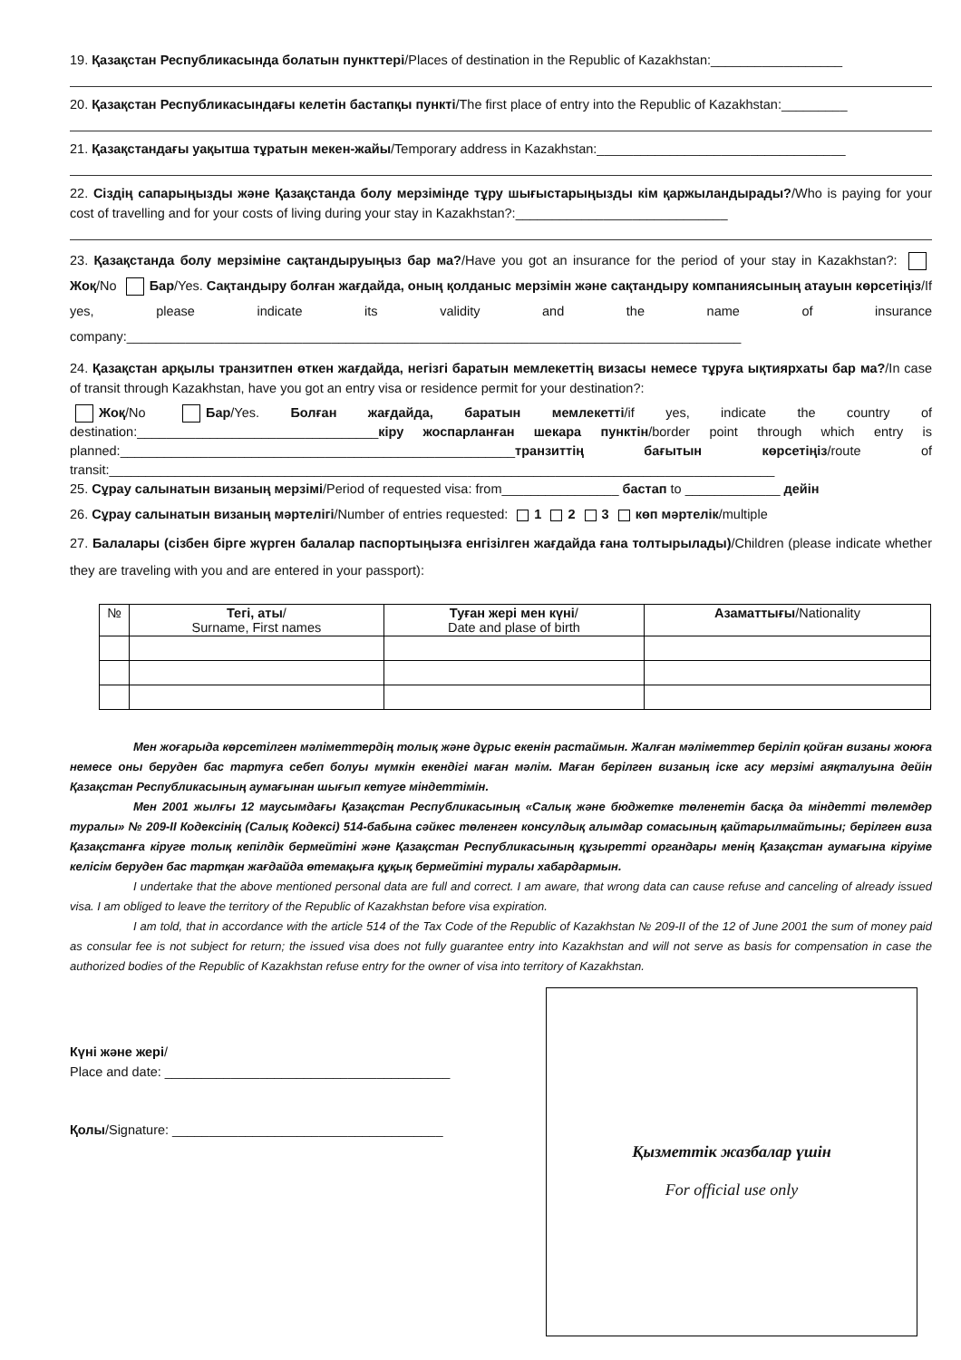19. Қазақстан Республикасында болатын пункттері/Places of destination in the Republic of Kazakhstan:__________________
20. Қазақстан Республикасындағы келетін бастапқы пункті/The first place of entry into the Republic of Kazakhstan:_________
21. Қазақстандағы уақытша тұратын мекен-жайы/Temporary address in Kazakhstan:__________________________________
22. Сіздің сапарыңызды және Қазақстанда болу мерзімінде тұру шығыстарыңызды кім қаржыландырады?/Who is paying for your cost of travelling and for your costs of living during your stay in Kazakhstan?:_____________________________
23. Қазақстанда болу мерзіміне сақтандыруыңыз бар ма?/Have you got an insurance for the period of your stay in Kazakhstan?: Жоқ/No Бар/Yes. Сақтандыру болған жағдайда, оның қолданыс мерзімін және сақтандыру компаниясының атауын көрсетіңіз/If yes, please indicate its validity and the name of insurance company:____________________________________________________________________________________
24. Қазақстан арқылы транзитпен өткен жағдайда, негізгі баратын мемлекеттің визасы немесе тұруға ықтиярхаты бар ма?/In case of transit through Kazakhstan, have you got an entry visa or residence permit for your destination?:
Жоқ/No Бар/Yes. Болған жағдайда, баратын мемлекетті/if yes, indicate the country of destination:_________________________________кіру жоспарланған шекара пунктін/border point through which entry is planned:______________________________________________________транзиттің бағытын көрсетіңіз/route of transit:___________________________________________________________________________________________
25. Сұрау салынатын визаның мерзімі/Period of requested visa: from________________ бастап to _____________ дейін
26. Сұрау салынатын визаның мәртелігі/Number of entries requested: 1 2 3 көп мәртелік/multiple
27. Балалары (сізбен бірге жүрген балалар паспортыңызға енгізілген жағдайда ғана толтырылады)/Children (please indicate whether they are traveling with you and are entered in your passport):
| № | Тегі, аты / Surname, First names | Туған жері мен күні / Date and plase of birth | Азаматтығы /Nationality |
| --- | --- | --- | --- |
Мен жоғарыда көрсетілген мәліметтердің толық және дұрыс екенін растаймын. Жалған мәліметтер беріліп қойған визаны жоюға немесе оны беруден бас тартуға себеп болуы мүмкін екендігі маған мәлім. Маған берілген визаның іске асу мерзімі аяқталуына дейін Қазақстан Республикасының аумағынан шығып кетуге міндеттімін.
Мен 2001 жылғы 12 маусымдағы Қазақстан Республикасының «Салық және бюджетке төленетін басқа да міндетті төлемдер туралы» № 209-II Кодексінің (Салық Кодексі) 514-бабына сәйкес төленген консулдық алымдар сомасының қайтарылмайтыны; берілген виза Қазақстанға кіруге толық кепілдік бермейтіні және Қазақстан Республикасының құзыретті органдары менің Қазақстан аумағына кіруіме келісім беруден бас тартқан жағдайда өтемақыға құқық бермейтіні туралы хабардармын.
I undertake that the above mentioned personal data are full and correct. I am aware, that wrong data can cause refuse and canceling of already issued visa. I am obliged to leave the territory of the Republic of Kazakhstan before visa expiration.
I am told, that in accordance with the article 514 of the Tax Code of the Republic of Kazakhstan № 209-II of the 12 of June 2001 the sum of money paid as consular fee is not subject for return; the issued visa does not fully guarantee entry into Kazakhstan and will not serve as basis for compensation in case the authorized bodies of the Republic of Kazakhstan refuse entry for the owner of visa into territory of Kazakhstan.
Күні және жері/
Place and date: _______________________________________
Қолы/Signature: _____________________________________
Қызметтік жазбалар үшін
For official use only